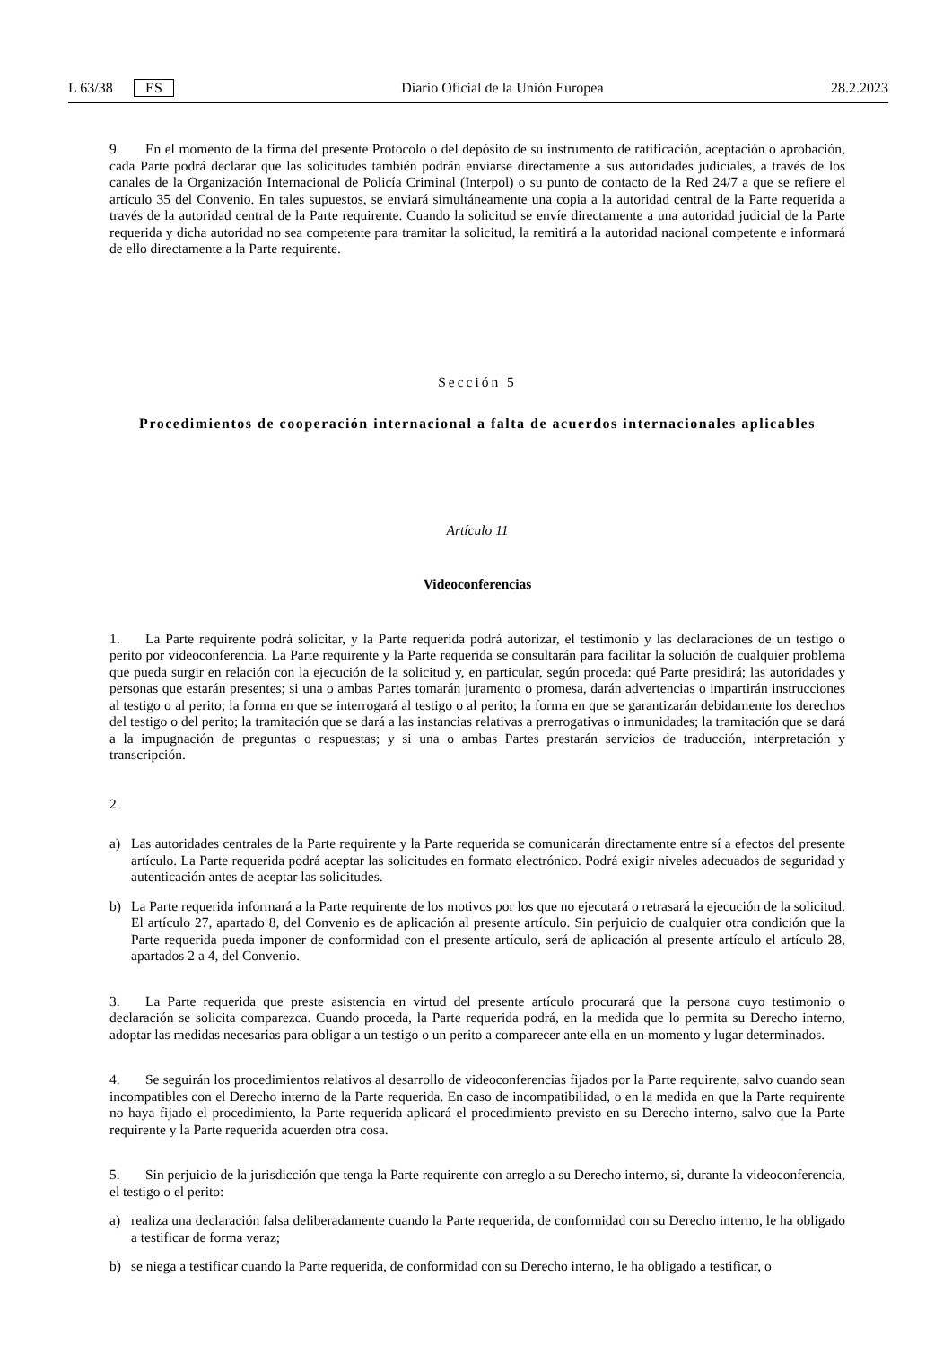L 63/38 ES Diario Oficial de la Unión Europea 28.2.2023
9. En el momento de la firma del presente Protocolo o del depósito de su instrumento de ratificación, aceptación o aprobación, cada Parte podrá declarar que las solicitudes también podrán enviarse directamente a sus autoridades judiciales, a través de los canales de la Organización Internacional de Policía Criminal (Interpol) o su punto de contacto de la Red 24/7 a que se refiere el artículo 35 del Convenio. En tales supuestos, se enviará simultáneamente una copia a la autoridad central de la Parte requerida a través de la autoridad central de la Parte requirente. Cuando la solicitud se envíe directamente a una autoridad judicial de la Parte requerida y dicha autoridad no sea competente para tramitar la solicitud, la remitirá a la autoridad nacional competente e informará de ello directamente a la Parte requirente.
Sección 5
Procedimientos de cooperación internacional a falta de acuerdos internacionales aplicables
Artículo 11
Videoconferencias
1. La Parte requirente podrá solicitar, y la Parte requerida podrá autorizar, el testimonio y las declaraciones de un testigo o perito por videoconferencia. La Parte requirente y la Parte requerida se consultarán para facilitar la solución de cualquier problema que pueda surgir en relación con la ejecución de la solicitud y, en particular, según proceda: qué Parte presidirá; las autoridades y personas que estarán presentes; si una o ambas Partes tomarán juramento o promesa, darán advertencias o impartirán instrucciones al testigo o al perito; la forma en que se interrogará al testigo o al perito; la forma en que se garantizarán debidamente los derechos del testigo o del perito; la tramitación que se dará a las instancias relativas a prerrogativas o inmunidades; la tramitación que se dará a la impugnación de preguntas o respuestas; y si una o ambas Partes prestarán servicios de traducción, interpretación y transcripción.
2.
a)
Las autoridades centrales de la Parte requirente y la Parte requerida se comunicarán directamente entre sí a efectos del presente artículo. La Parte requerida podrá aceptar las solicitudes en formato electrónico. Podrá exigir niveles adecuados de seguridad y autenticación antes de aceptar las solicitudes.
b)
La Parte requerida informará a la Parte requirente de los motivos por los que no ejecutará o retrasará la ejecución de la solicitud. El artículo 27, apartado 8, del Convenio es de aplicación al presente artículo. Sin perjuicio de cualquier otra condición que la Parte requerida pueda imponer de conformidad con el presente artículo, será de aplicación al presente artículo el artículo 28, apartados 2 a 4, del Convenio.
3. La Parte requerida que preste asistencia en virtud del presente artículo procurará que la persona cuyo testimonio o declaración se solicita comparezca. Cuando proceda, la Parte requerida podrá, en la medida que lo permita su Derecho interno, adoptar las medidas necesarias para obligar a un testigo o un perito a comparecer ante ella en un momento y lugar determinados.
4. Se seguirán los procedimientos relativos al desarrollo de videoconferencias fijados por la Parte requirente, salvo cuando sean incompatibles con el Derecho interno de la Parte requerida. En caso de incompatibilidad, o en la medida en que la Parte requirente no haya fijado el procedimiento, la Parte requerida aplicará el procedimiento previsto en su Derecho interno, salvo que la Parte requirente y la Parte requerida acuerden otra cosa.
5. Sin perjuicio de la jurisdicción que tenga la Parte requirente con arreglo a su Derecho interno, si, durante la videoconferencia, el testigo o el perito:
a)
realiza una declaración falsa deliberadamente cuando la Parte requerida, de conformidad con su Derecho interno, le ha obligado a testificar de forma veraz;
b)
se niega a testificar cuando la Parte requerida, de conformidad con su Derecho interno, le ha obligado a testificar, o